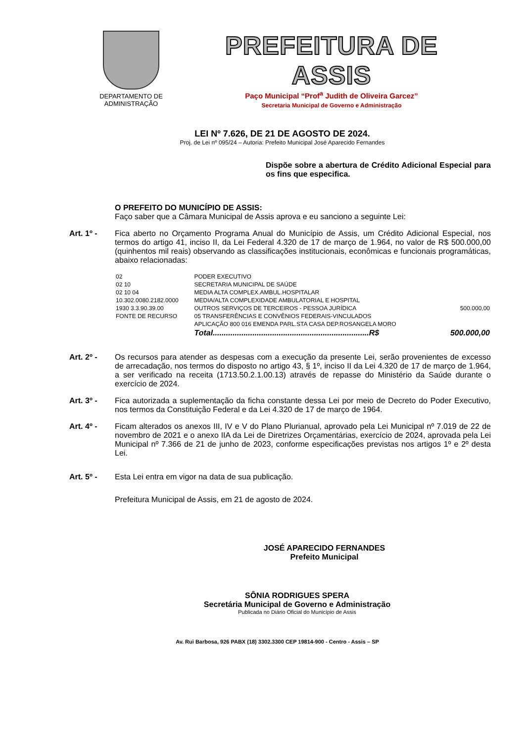DEPARTAMENTO DE
ADMINISTRAÇÃO
PREFEITURA DE ASSIS
Paço Municipal “Prof<sup>a</sup> Judith de Oliveira Garcez”
Secretaria Municipal de Governo e Administração
LEI Nº 7.626, DE 21 DE AGOSTO DE 2024.
Proj. de Lei nº 095/24 – Autoria: Prefeito Municipal José Aparecido Fernandes
Dispõe sobre a abertura de Crédito Adicional Especial para os fins que especifica.
O PREFEITO DO MUNICÍPIO DE ASSIS:
Faço saber que a Câmara Municipal de Assis aprova e eu sanciono a seguinte Lei:
Art. 1º - Fica aberto no Orçamento Programa Anual do Município de Assis, um Crédito Adicional Especial, nos termos do artigo 41, inciso II, da Lei Federal 4.320 de 17 de março de 1.964, no valor de R$ 500.000,00 (quinhentos mil reais) observando as classificações institucionais, econômicas e funcionais programáticas, abaixo relacionadas:
| 02 | PODER EXECUTIVO | |
| 02 10 | SECRETARIA MUNICIPAL DE SAÚDE | |
| 02 10 04 | MEDIA ALTA COMPLEX.AMBUL.HOSPITALAR | |
| 10.302.0080.2182.0000 | MEDIA/ALTA COMPLEXIDADE AMBULATORIAL E HOSPITAL | |
| 1930 3.3.90.39.00 | OUTROS SERVIÇOS DE TERCEIROS - PESSOA JURÍDICA | 500.000,00 |
| FONTE DE RECURSO | 05 TRANSFERÊNCIAS E CONVÊNIOS FEDERAIS-VINCULADOS | |
| | APLICAÇÃO 800 016 EMENDA PARL.STA CASA DEP.ROSANGELA MORO | |
| | Total.......................................................................R$ | 500.000,00 |
Art. 2º - Os recursos para atender as despesas com a execução da presente Lei, serão provenientes de excesso de arrecadação, nos termos do disposto no artigo 43, § 1º, inciso II da Lei 4.320 de 17 de março de 1.964, a ser verificado na receita (1713.50.2.1.00.13) através de repasse do Ministério da Saúde durante o exercício de 2024.
Art. 3º - Fica autorizada a suplementação da ficha constante dessa Lei por meio de Decreto do Poder Executivo, nos termos da Constituição Federal e da Lei 4.320 de 17 de março de 1964.
Art. 4º - Ficam alterados os anexos III, IV e V do Plano Plurianual, aprovado pela Lei Municipal nº 7.019 de 22 de novembro de 2021 e o anexo IIA da Lei de Diretrizes Orçamentárias, exercício de 2024, aprovada pela Lei Municipal nº 7.366 de 21 de junho de 2023, conforme especificações previstas nos artigos 1º e 2º desta Lei.
Art. 5º - Esta Lei entra em vigor na data de sua publicação.
Prefeitura Municipal de Assis, em 21 de agosto de 2024.
JOSÉ APARECIDO FERNANDES
Prefeito Municipal
SÔNIA RODRIGUES SPERA
Secretária Municipal de Governo e Administração
Publicada no Diário Oficial do Município de Assis
Av. Rui Barbosa, 926 PABX (18) 3302.3300 CEP 19814-900 - Centro - Assis – SP